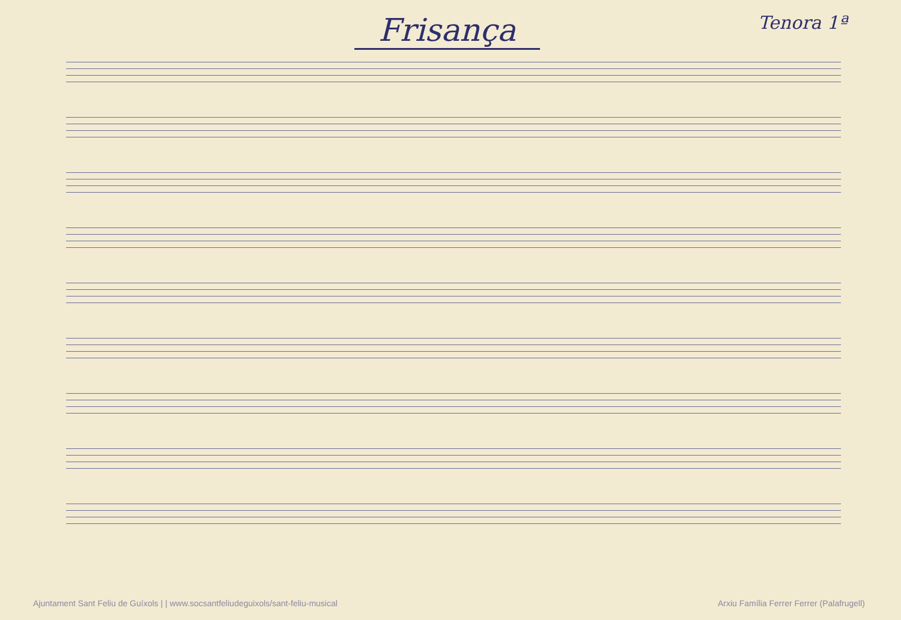Frisança
Tenora 1ª
Ajuntament Sant Feliu de Guíxols | | www.socsantfeliudeguixols/sant-feliu-musical Arxiu Família Ferrer Ferrer (Palafrugell)